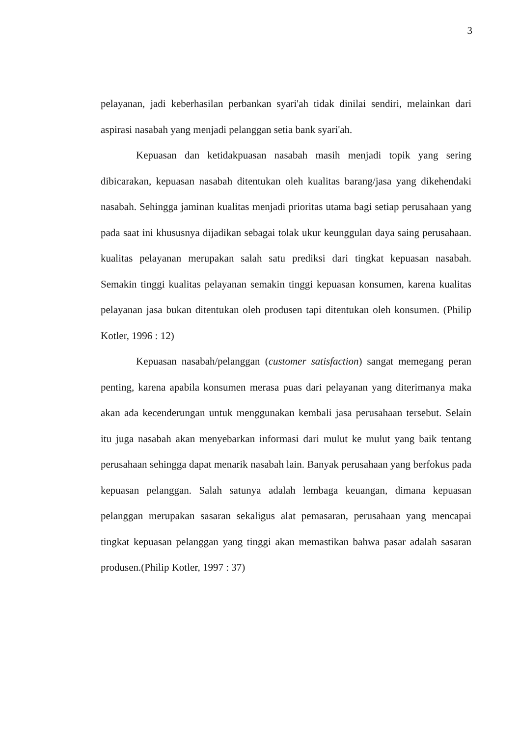3
pelayanan, jadi keberhasilan perbankan syari'ah tidak dinilai sendiri, melainkan dari aspirasi nasabah yang menjadi pelanggan setia bank syari'ah.
Kepuasan dan ketidakpuasan nasabah masih menjadi topik yang sering dibicarakan, kepuasan nasabah ditentukan oleh kualitas barang/jasa yang dikehendaki nasabah. Sehingga jaminan kualitas menjadi prioritas utama bagi setiap perusahaan yang pada saat ini khususnya dijadikan sebagai tolak ukur keunggulan daya saing perusahaan. kualitas pelayanan merupakan salah satu prediksi dari tingkat kepuasan nasabah. Semakin tinggi kualitas pelayanan semakin tinggi kepuasan konsumen, karena kualitas pelayanan jasa bukan ditentukan oleh produsen tapi ditentukan oleh konsumen. (Philip Kotler, 1996 : 12)
Kepuasan nasabah/pelanggan (customer satisfaction) sangat memegang peran penting, karena apabila konsumen merasa puas dari pelayanan yang diterimanya maka akan ada kecenderungan untuk menggunakan kembali jasa perusahaan tersebut. Selain itu juga nasabah akan menyebarkan informasi dari mulut ke mulut yang baik tentang perusahaan sehingga dapat menarik nasabah lain. Banyak perusahaan yang berfokus pada kepuasan pelanggan. Salah satunya adalah lembaga keuangan, dimana kepuasan pelanggan merupakan sasaran sekaligus alat pemasaran, perusahaan yang mencapai tingkat kepuasan pelanggan yang tinggi akan memastikan bahwa pasar adalah sasaran produsen.(Philip Kotler, 1997 : 37)